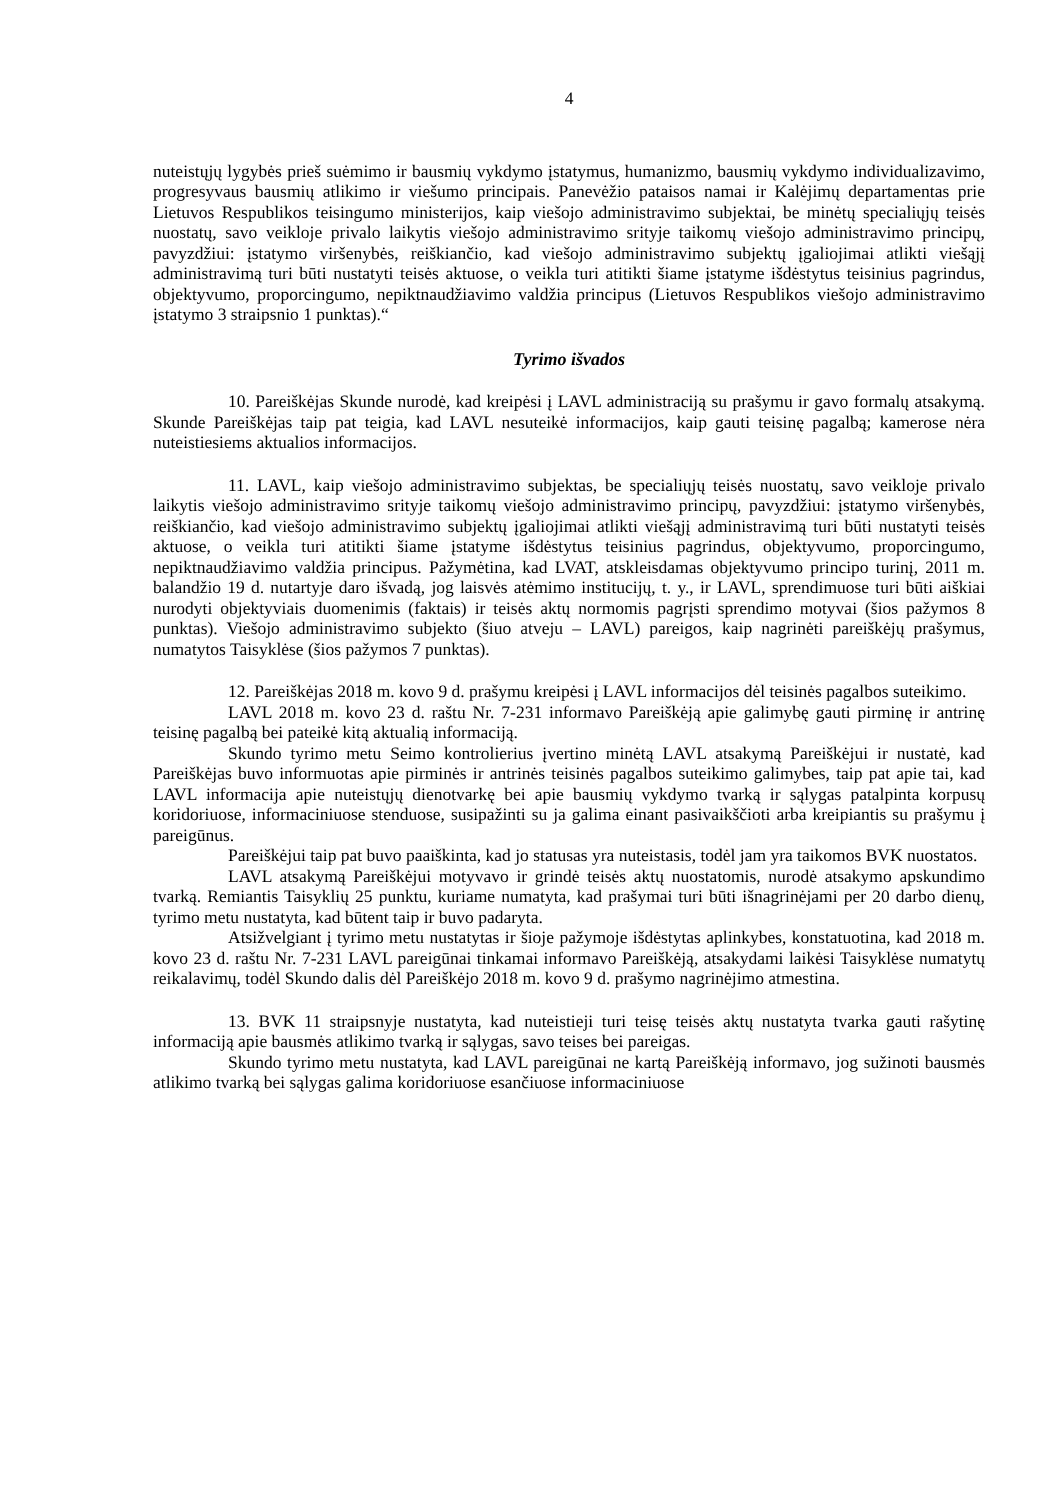4
nuteistųjų lygybės prieš suėmimo ir bausmių vykdymo įstatymus, humanizmo, bausmių vykdymo individualizavimo, progresyvaus bausmių atlikimo ir viešumo principais. Panevėžio pataisos namai ir Kalėjimų departamentas prie Lietuvos Respublikos teisingumo ministerijos, kaip viešojo administravimo subjektai, be minėtų specialiųjų teisės nuostatų, savo veikloje privalo laikytis viešojo administravimo srityje taikomų viešojo administravimo principų, pavyzdžiui: įstatymo viršenybės, reiškiančio, kad viešojo administravimo subjektų įgaliojimai atlikti viešąjį administravimą turi būti nustatyti teisės aktuose, o veikla turi atitikti šiame įstatyme išdėstytus teisinius pagrindus, objektyvumo, proporcingumo, nepiktnaudžiavimo valdžia principus (Lietuvos Respublikos viešojo administravimo įstatymo 3 straipsnio 1 punktas).“
Tyrimo išvados
10. Pareiškėjas Skunde nurodė, kad kreipėsi į LAVL administraciją su prašymu ir gavo formalų atsakymą. Skunde Pareiškėjas taip pat teigia, kad LAVL nesuteikė informacijos, kaip gauti teisinę pagalbą; kamerose nėra nuteistiesiems aktualios informacijos.
11. LAVL, kaip viešojo administravimo subjektas, be specialiųjų teisės nuostatų, savo veikloje privalo laikytis viešojo administravimo srityje taikomų viešojo administravimo principų, pavyzdžiui: įstatymo viršenybės, reiškiančio, kad viešojo administravimo subjektų įgaliojimai atlikti viešąjį administravimą turi būti nustatyti teisės aktuose, o veikla turi atitikti šiame įstatyme išdėstytus teisinius pagrindus, objektyvumo, proporcingumo, nepiktnaudžiavimo valdžia principus. Pažymėtina, kad LVAT, atskleisdamas objektyvumo principo turinį, 2011 m. balandžio 19 d. nutartyje daro išvadą, jog laisvės atėmimo institucijų, t. y., ir LAVL, sprendimuose turi būti aiškiai nurodyti objektyviais duomenimis (faktais) ir teisės aktų normomis pagrįsti sprendimo motyvai (šios pažymos 8 punktas). Viešojo administravimo subjekto (šiuo atveju – LAVL) pareigos, kaip nagrinėti pareiškėjų prašymus, numatytos Taisyklėse (šios pažymos 7 punktas).
12. Pareiškėjas 2018 m. kovo 9 d. prašymu kreipėsi į LAVL informacijos dėl teisinės pagalbos suteikimo.
LAVL 2018 m. kovo 23 d. raštu Nr. 7-231 informavo Pareiškėją apie galimybę gauti pirminę ir antrinę teisinę pagalbą bei pateikė kitą aktualią informaciją.
Skundo tyrimo metu Seimo kontrolierius įvertino minėtą LAVL atsakymą Pareiškėjui ir nustatė, kad Pareiškėjas buvo informuotas apie pirminės ir antrinės teisinės pagalbos suteikimo galimybes, taip pat apie tai, kad LAVL informacija apie nuteistųjų dienotvarkę bei apie bausmių vykdymo tvarką ir sąlygas patalpinta korpusų koridoriuose, informaciniuose stenduose, susipažinti su ja galima einant pasivaikščioti arba kreipiantis su prašymu į pareigūnus.
Pareiškėjui taip pat buvo paaiškinta, kad jo statusas yra nuteistasis, todėl jam yra taikomos BVK nuostatos.
LAVL atsakymą Pareiškėjui motyvavo ir grindė teisės aktų nuostatomis, nurodė atsakymo apskundimo tvarką. Remiantis Taisyklių 25 punktu, kuriame numatyta, kad prašymai turi būti išnagrinėjami per 20 darbo dienų, tyrimo metu nustatyta, kad būtent taip ir buvo padaryta.
Atsižvelgiant į tyrimo metu nustatytas ir šioje pažymoje išdėstytas aplinkybes, konstatuotina, kad 2018 m. kovo 23 d. raštu Nr. 7-231 LAVL pareigūnai tinkamai informavo Pareiškėją, atsakydami laikėsi Taisyklėse numatytų reikalavimų, todėl Skundo dalis dėl Pareiškėjo 2018 m. kovo 9 d. prašymo nagrinėjimo atmestina.
13. BVK 11 straipsnyje nustatyta, kad nuteistieji turi teisę teisės aktų nustatyta tvarka gauti rašytinę informaciją apie bausmės atlikimo tvarką ir sąlygas, savo teises bei pareigas.
Skundo tyrimo metu nustatyta, kad LAVL pareigūnai ne kartą Pareiškėją informavo, jog sužinoti bausmės atlikimo tvarką bei sąlygas galima koridoriuose esančiuose informaciniuose